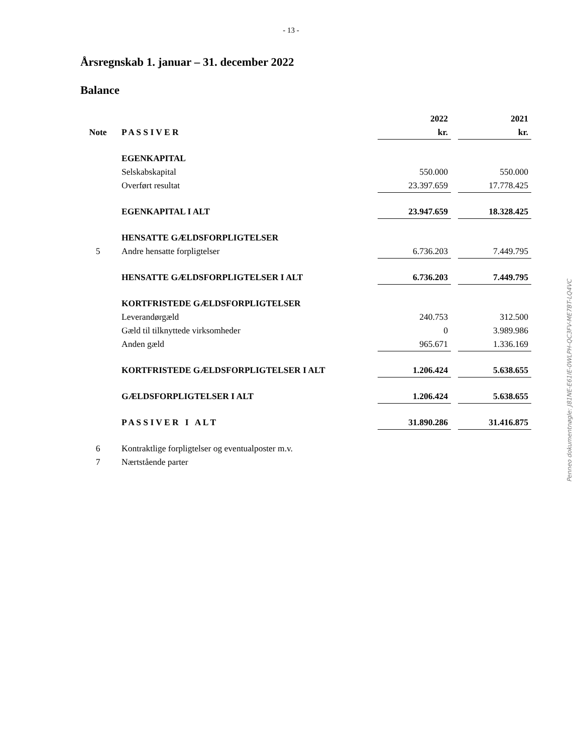- 13 -
Årsregnskab 1. januar – 31. december 2022
Balance
| | | 2022 | | 2021 |
| Note | P A S S I V E R | kr. | | kr. |
| | EGENKAPITAL | | | |
| | Selskabskapital | 550.000 | | 550.000 |
| | Overført resultat | 23.397.659 | | 17.778.425 |
| | EGENKAPITAL I ALT | 23.947.659 | | 18.328.425 |
| | HENSATTE GÆLDSFORPLIGTELSER | | | |
| 5 | Andre hensatte forpligtelser | 6.736.203 | | 7.449.795 |
| | HENSATTE GÆLDSFORPLIGTELSER I ALT | 6.736.203 | | 7.449.795 |
| | KORTFRISTEDE GÆLDSFORPLIGTELSER | | | |
| | Leverandørgæld | 240.753 | | 312.500 |
| | Gæld til tilknyttede virksomheder | 0 | | 3.989.986 |
| | Anden gæld | 965.671 | | 1.336.169 |
| | KORTFRISTEDE GÆLDSFORPLIGTELSER I ALT | 1.206.424 | | 5.638.655 |
| | GÆLDSFORPLIGTELSER I ALT | 1.206.424 | | 5.638.655 |
| | P A S S I V E R I A L T | 31.890.286 | | 31.416.875 |
| 6 | Kontraktlige forpligtelser og eventualposter m.v. | | | |
| 7 | Nærtstående parter | | | |
Penneo dokumentnøgle: J81NE-E61IE-0WLPH-QC3FV-ME7BT-LQ4VC